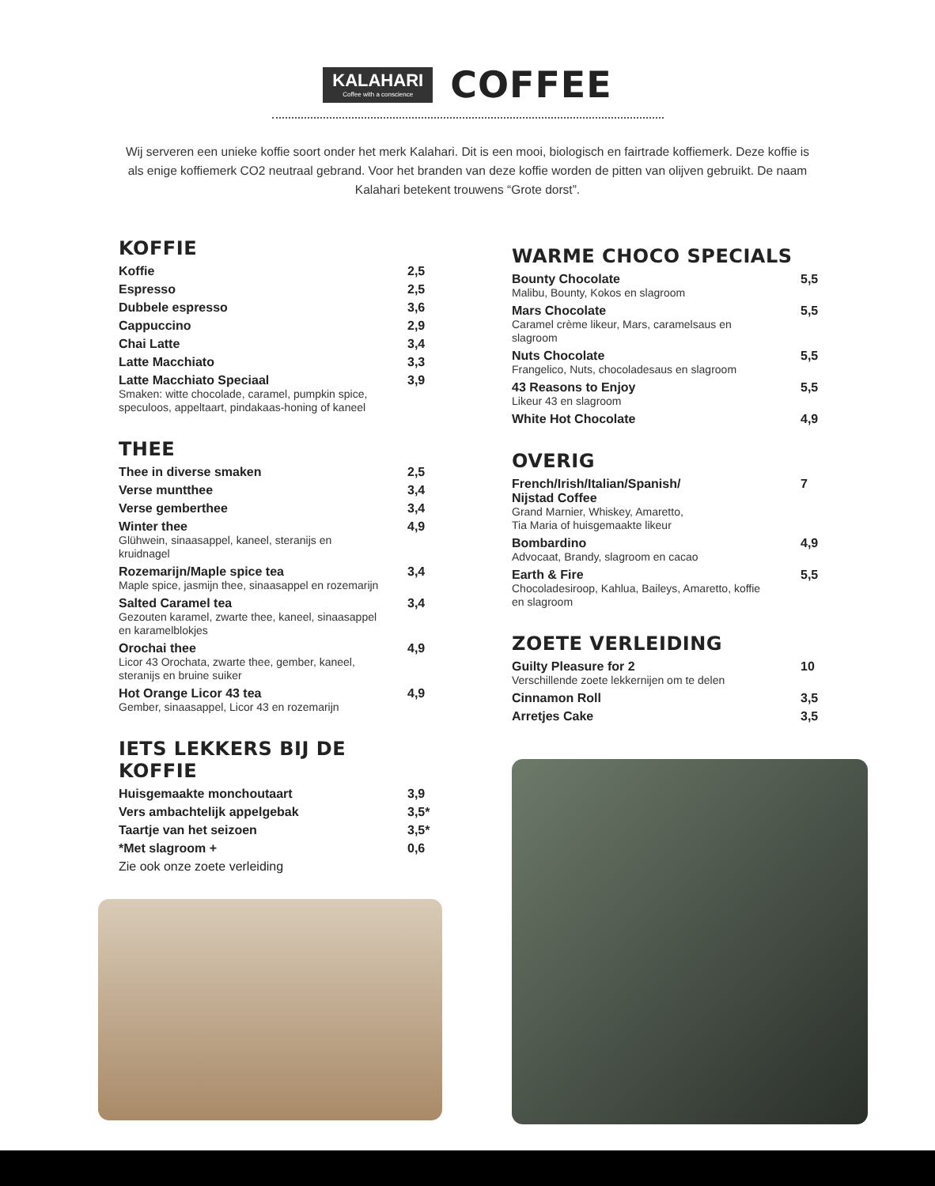KALAHARI
Coffee with a conscience
COFFEE
Wij serveren een unieke koffie soort onder het merk Kalahari. Dit is een mooi, biologisch en fairtrade koffiemerk. Deze koffie is als enige koffiemerk CO2 neutraal gebrand. Voor het branden van deze koffie worden de pitten van olijven gebruikt. De naam Kalahari betekent trouwens “Grote dorst”.
KOFFIE
Koffie 2,5
Espresso 2,5
Dubbele espresso 3,6
Cappuccino 2,9
Chai Latte 3,4
Latte Macchiato 3,3
Latte Macchiato Speciaal 3,9
Smaken: witte chocolade, caramel, pumpkin spice, speculoos, appeltaart, pindakaas-honing of kaneel
THEE
Thee in diverse smaken 2,5
Verse muntthee 3,4
Verse gemberthee 3,4
Winter thee 4,9
Glühwein, sinaasappel, kaneel, steranijs en kruidnagel
Rozemarijn/Maple spice tea 3,4
Maple spice, jasmijn thee, sinaasappel en rozemarijn
Salted Caramel tea 3,4
Gezouten karamel, zwarte thee, kaneel, sinaasappel en karamelblokjes
Orochai thee 4,9
Licor 43 Orochata, zwarte thee, gember, kaneel, steranijs en bruine suiker
Hot Orange Licor 43 tea 4,9
Gember, sinaasappel, Licor 43 en rozemarijn
IETS LEKKERS BIJ DE KOFFIE
Huisgemaakte monchoutaart 3,9
Vers ambachtelijk appelgebak 3,5*
Taartje van het seizoen 3,5*
*Met slagroom + 0,6
Zie ook onze zoete verleiding
WARME CHOCO SPECIALS
Bounty Chocolate 5,5
Malibu, Bounty, Kokos en slagroom
Mars Chocolate 5,5
Caramel crème likeur, Mars, caramelsaus en slagroom
Nuts Chocolate 5,5
Frangelico, Nuts, chocoladesaus en slagroom
43 Reasons to Enjoy 5,5
Likeur 43 en slagroom
White Hot Chocolate 4,9
OVERIG
French/Irish/Italian/Spanish/
Nijstad Coffee 7
Grand Marnier, Whiskey, Amaretto,
Tia Maria of huisgemaakte likeur
Bombardino 4,9
Advocaat, Brandy, slagroom en cacao
Earth & Fire 5,5
Chocoladesiroop, Kahlua, Baileys, Amaretto, koffie en slagroom
ZOETE VERLEIDING
Guilty Pleasure for 2 10
Verschillende zoete lekkernijen om te delen
Cinnamon Roll 3,5
Arretjes Cake 3,5